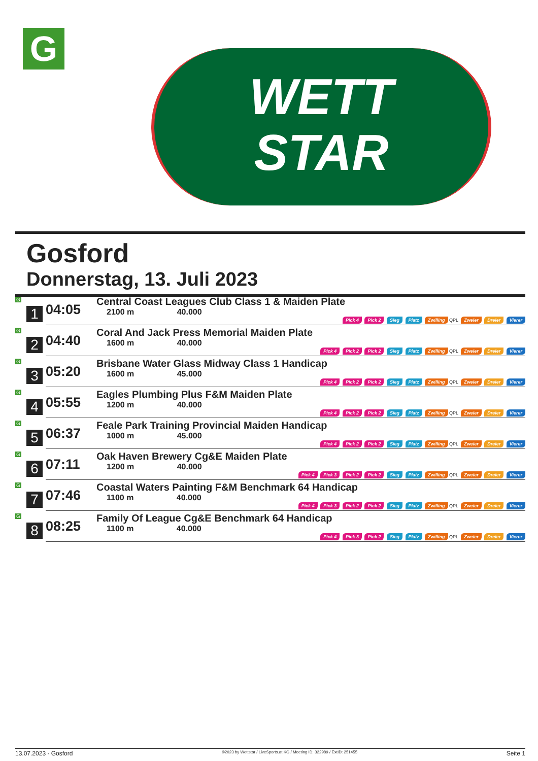G
WETT
STAR
Gosford
Donnerstag, 13. Juli 2023
| G 1 | 04:05 | Central Coast Leagues Club Class 1 & Maiden Plate 2100 m 40.000 Pick 4 Pick 2 Sieg Platz Zwilling QPL Zweier Dreier Vierer |
| G 2 | 04:40 | Coral And Jack Press Memorial Maiden Plate 1600 m 40.000 Pick 4 Pick 2 Pick 2 Sieg Platz Zwilling QPL Zweier Dreier Vierer |
| G 3 | 05:20 | Brisbane Water Glass Midway Class 1 Handicap 1600 m 45.000 Pick 4 Pick 2 Pick 2 Sieg Platz Zwilling QPL Zweier Dreier Vierer |
| G 4 | 05:55 | Eagles Plumbing Plus F&M Maiden Plate 1200 m 40.000 Pick 4 Pick 2 Pick 2 Sieg Platz Zwilling QPL Zweier Dreier Vierer |
| G 5 | 06:37 | Feale Park Training Provincial Maiden Handicap 1000 m 45.000 Pick 4 Pick 2 Pick 2 Sieg Platz Zwilling QPL Zweier Dreier Vierer |
| G 6 | 07:11 | Oak Haven Brewery Cg&E Maiden Plate 1200 m 40.000 Pick 4 Pick 3 Pick 2 Pick 2 Sieg Platz Zwilling QPL Zweier Dreier Vierer |
| G 7 | 07:46 | Coastal Waters Painting F&M Benchmark 64 Handicap 1100 m 40.000 Pick 4 Pick 3 Pick 2 Pick 2 Sieg Platz Zwilling QPL Zweier Dreier Vierer |
| G 8 | 08:25 | Family Of League Cg&E Benchmark 64 Handicap 1100 m 40.000 Pick 4 Pick 3 Pick 2 Sieg Platz Zwilling QPL Zweier Dreier Vierer |
13.07.2023 - Gosford ©2023 by Wettstar / LiveSports.at KG / Meeting ID: 322989 / ExtID: 251455 Seite 1